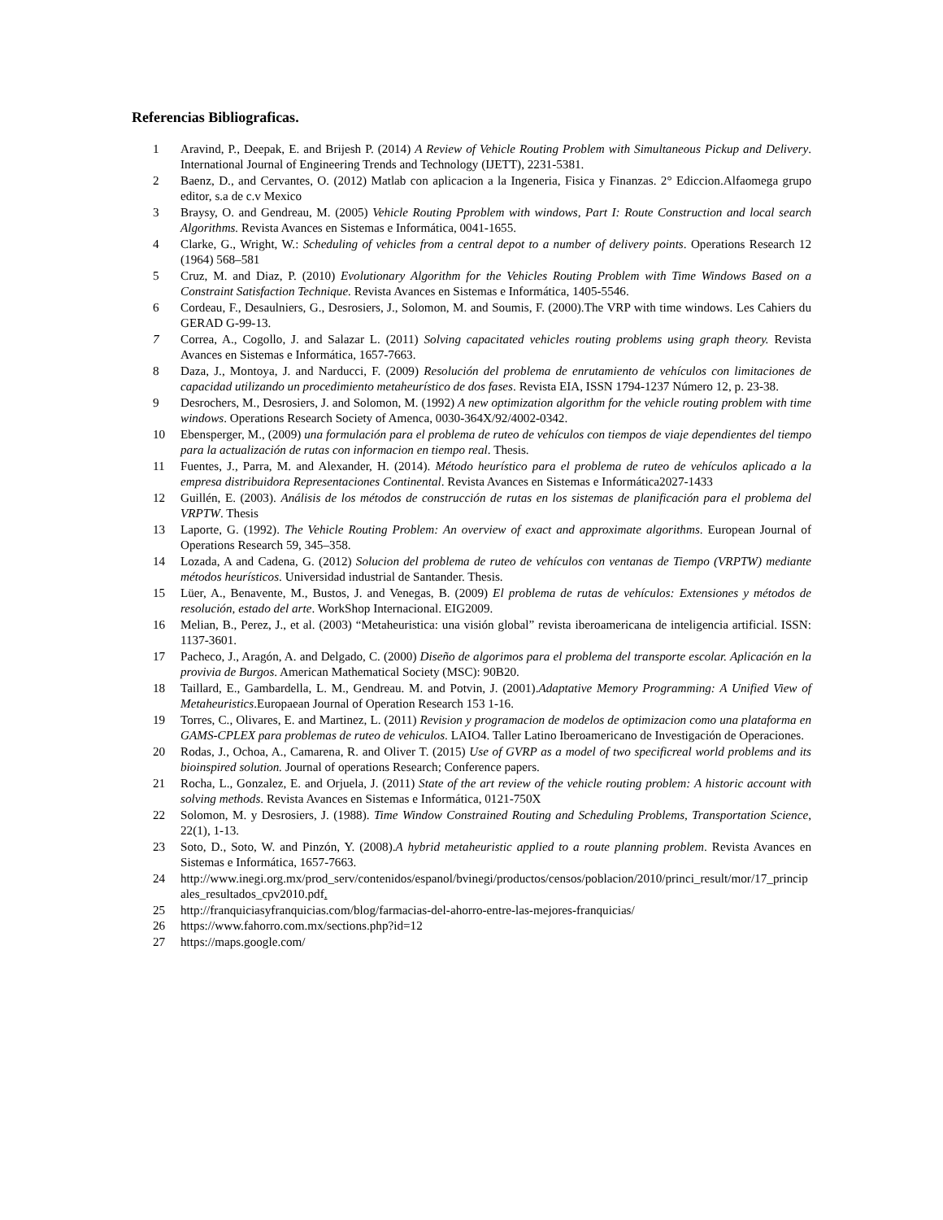Referencias Bibliograficas.
1 Aravind, P., Deepak, E. and Brijesh P. (2014) A Review of Vehicle Routing Problem with Simultaneous Pickup and Delivery. International Journal of Engineering Trends and Technology (IJETT), 2231-5381.
2 Baenz, D., and Cervantes, O. (2012) Matlab con aplicacion a la Ingeneria, Fisica y Finanzas. 2° Ediccion.Alfaomega grupo editor, s.a de c.v Mexico
3 Braysy, O. and Gendreau, M. (2005) Vehicle Routing Pproblem with windows, Part I: Route Construction and local search Algorithms. Revista Avances en Sistemas e Informática, 0041-1655.
4 Clarke, G., Wright, W.: Scheduling of vehicles from a central depot to a number of delivery points. Operations Research 12 (1964) 568–581
5 Cruz, M. and Diaz, P. (2010) Evolutionary Algorithm for the Vehicles Routing Problem with Time Windows Based on a Constraint Satisfaction Technique. Revista Avances en Sistemas e Informática, 1405-5546.
6 Cordeau, F., Desaulniers, G., Desrosiers, J., Solomon, M. and Soumis, F. (2000).The VRP with time windows. Les Cahiers du GERAD G-99-13.
7 Correa, A., Cogollo, J. and Salazar L. (2011) Solving capacitated vehicles routing problems using graph theory. Revista Avances en Sistemas e Informática, 1657-7663.
8 Daza, J., Montoya, J. and Narducci, F. (2009) Resolución del problema de enrutamiento de vehículos con limitaciones de capacidad utilizando un procedimiento metaheurístico de dos fases. Revista EIA, ISSN 1794-1237 Número 12, p. 23-38.
9 Desrochers, M., Desrosiers, J. and Solomon, M. (1992) A new optimization algorithm for the vehicle routing problem with time windows. Operations Research Society of Amenca, 0030-364X/92/4002-0342.
10 Ebensperger, M., (2009) una formulación para el problema de ruteo de vehículos con tiempos de viaje dependientes del tiempo para la actualización de rutas con informacion en tiempo real. Thesis.
11 Fuentes, J., Parra, M. and Alexander, H. (2014). Método heurístico para el problema de ruteo de vehículos aplicado a la empresa distribuidora Representaciones Continental. Revista Avances en Sistemas e Informática2027-1433
12 Guillén, E. (2003). Análisis de los métodos de construcción de rutas en los sistemas de planificación para el problema del VRPTW. Thesis
13 Laporte, G. (1992). The Vehicle Routing Problem: An overview of exact and approximate algorithms. European Journal of Operations Research 59, 345–358.
14 Lozada, A and Cadena, G. (2012) Solucion del problema de ruteo de vehículos con ventanas de Tiempo (VRPTW) mediante métodos heurísticos. Universidad industrial de Santander. Thesis.
15 Lüer, A., Benavente, M., Bustos, J. and Venegas, B. (2009) El problema de rutas de vehículos: Extensiones y métodos de resolución, estado del arte. WorkShop Internacional. EIG2009.
16 Melian, B., Perez, J., et al. (2003) “Metaheuristica: una visión global” revista iberoamericana de inteligencia artificial. ISSN: 1137-3601.
17 Pacheco, J., Aragón, A. and Delgado, C. (2000) Diseño de algorimos para el problema del transporte escolar. Aplicación en la provivia de Burgos. American Mathematical Society (MSC): 90B20.
18 Taillard, E., Gambardella, L. M., Gendreau. M. and Potvin, J. (2001).Adaptative Memory Programming: A Unified View of Metaheuristics.Europaean Journal of Operation Research 153 1-16.
19 Torres, C., Olivares, E. and Martinez, L. (2011) Revision y programacion de modelos de optimizacion como una plataforma en GAMS-CPLEX para problemas de ruteo de vehiculos. LAIO4. Taller Latino Iberoamericano de Investigación de Operaciones.
20 Rodas, J., Ochoa, A., Camarena, R. and Oliver T. (2015) Use of GVRP as a model of two specificreal world problems and its bioinspired solution. Journal of operations Research; Conference papers.
21 Rocha, L., Gonzalez, E. and Orjuela, J. (2011) State of the art review of the vehicle routing problem: A historic account with solving methods. Revista Avances en Sistemas e Informática, 0121-750X
22 Solomon, M. y Desrosiers, J. (1988). Time Window Constrained Routing and Scheduling Problems, Transportation Science, 22(1), 1-13.
23 Soto, D., Soto, W. and Pinzón, Y. (2008).A hybrid metaheuristic applied to a route planning problem. Revista Avances en Sistemas e Informática, 1657-7663.
24 http://www.inegi.org.mx/prod_serv/contenidos/espanol/bvinegi/productos/censos/poblacion/2010/princi_result/mor/17_principales_resultados_cpv2010.pdf.
25 http://franquiciasyfranquicias.com/blog/farmacias-del-ahorro-entre-las-mejores-franquicias/
26 https://www.fahorro.com.mx/sections.php?id=12
27 https://maps.google.com/